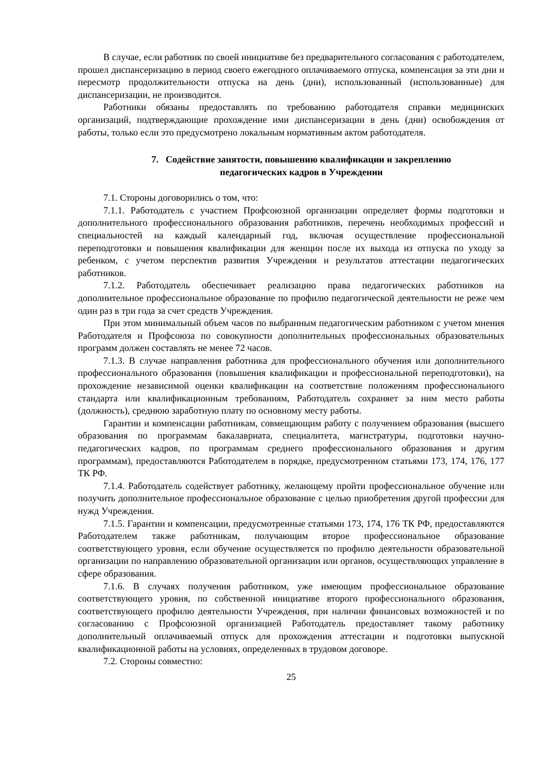В случае, если работник по своей инициативе без предварительного согласования с работодателем, прошел диспансеризацию в период своего ежегодного оплачиваемого отпуска, компенсация за эти дни и пересмотр продолжительности отпуска на день (дни), использованный (использованные) для диспансеризации, не производится.
Работники обязаны предоставлять по требованию работодателя справки медицинских организаций, подтверждающие прохождение ими диспансеризации в день (дни) освобождения от работы, только если это предусмотрено локальным нормативным актом работодателя.
7. Содействие занятости, повышению квалификации и закреплению
педагогических кадров в Учреждении
7.1. Стороны договорились о том, что:
7.1.1. Работодатель с участием Профсоюзной организации определяет формы подготовки и дополнительного профессионального образования работников, перечень необходимых профессий и специальностей на каждый календарный год, включая осуществление профессиональной переподготовки и повышения квалификации для женщин после их выхода из отпуска по уходу за ребенком, с учетом перспектив развития Учреждения и результатов аттестации педагогических работников.
7.1.2. Работодатель обеспечивает реализацию права педагогических работников на дополнительное профессиональное образование по профилю педагогической деятельности не реже чем один раз в три года за счет средств Учреждения.
При этом минимальный объем часов по выбранным педагогическим работником с учетом мнения Работодателя и Профсоюза по совокупности дополнительных профессиональных образовательных программ должен составлять не менее 72 часов.
7.1.3. В случае направления работника для профессионального обучения или дополнительного профессионального образования (повышения квалификации и профессиональной переподготовки), на прохождение независимой оценки квалификации на соответствие положениям профессионального стандарта или квалификационным требованиям, Работодатель сохраняет за ним место работы (должность), среднюю заработную плату по основному месту работы.
Гарантии и компенсации работникам, совмещающим работу с получением образования (высшего образования по программам бакалавриата, специалитета, магистратуры, подготовки научно-педагогических кадров, по программам среднего профессионального образования и другим программам), предоставляются Работодателем в порядке, предусмотренном статьями 173, 174, 176, 177 ТК РФ.
7.1.4. Работодатель содействует работнику, желающему пройти профессиональное обучение или получить дополнительное профессиональное образование с целью приобретения другой профессии для нужд Учреждения.
7.1.5. Гарантии и компенсации, предусмотренные статьями 173, 174, 176 ТК РФ, предоставляются Работодателем также работникам, получающим второе профессиональное образование соответствующего уровня, если обучение осуществляется по профилю деятельности образовательной организации по направлению образовательной организации или органов, осуществляющих управление в сфере образования.
7.1.6. В случаях получения работником, уже имеющим профессиональное образование соответствующего уровня, по собственной инициативе второго профессионального образования, соответствующего профилю деятельности Учреждения, при наличии финансовых возможностей и по согласованию с Профсоюзной организацией Работодатель предоставляет такому работнику дополнительный оплачиваемый отпуск для прохождения аттестации и подготовки выпускной квалификационной работы на условиях, определенных в трудовом договоре.
7.2. Стороны совместно:
25